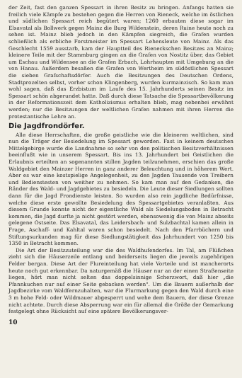der Zeit, fast den ganzen Spessart in ihren Besitz zu bringen. Anfangs hatten sie freilich viele Kämpfe zu bestehen gegen die Herren von Rieneck, welche im östlichen und südlichen Spessart reich begütert waren; 1260 erbauten diese sogar im Elsavatal als Bollwerk gegen Mainz die Burg Wildenstein, deren Ruine heute noch zu sehen ist. Mainz blieb jedoch in den Kämpfen siegreich, die Grafen wurden schließlich als erbliche Forstmeister im Spessart Lehensleute von Mainz. Als das Geschlecht 1559 ausstarb, kam der Hauptteil des Rieneckschen Besitzes an Mainz; kleinere Teile mit der Stammburg gingen an die Grafen von Nostitz über, das Gebiet um Eschau und Wildensee an die Grafen Erbach, Lohrhaupten mit Umgebung an die von Hanau. Außerdem besaßen die Grafen von Wertheim im südöstlichen Spessart die sieben Grafschaftsdörfer. Auch die Besitzungen des Deutschen Ordens, Stadtprozelten selbst, vorher schon Klingenberg, wurden kurmainzisch. So kam man wohl sagen, daß das Erzbistum im Laufe des 15. Jahrhunderts seinen Besitz im Spessart schön abgerundet hatte. Daß durch diese Tatsache die Spessartbevölkerung in der Reformationszeit dem Katholizismus erhalten blieb, mag nebenbei erwähnt werden; nur die Besitzungen der weltlichen Grafen nahmen mit ihren Herren die protestantische Lehre an.
Die Jagdfrondörfer.
Alle diese Herrschaften, die große geistliche wie die kleineren weltlichen, sind nun die Träger der Besiedelung im Spessart geworden. Fast in keinem deutschen Mittelgebirge wurde die Landnahme so sehr von den politischen Besitzverhältnissen beeinflußt wie in unserem Spessart. Bis ins 13. Jahrhundert bei Geistlichen die Erlaubnis erteilten an sogenannten stillen Jagden teilzunehmen, erschien das große Waldgebiet den Mainzer Herren in ganz anderer Beleuchtung und in höherem Wert. Aber es war eine kostspielige Angelegenheit, zu den Jagden Tausende von Treibern und Bedienstesten von weither zu nehmen. So kam man auf den Gedanken, die Ränder des Wald- und Jagdgebietes zu besiedeln. Die Leute dieser Siedlungen sollten dann für die Jagd Frondienste leisten. So wurden also rein jagdliche Bedürfnisse, welche diese erste gewollte Besiedelung des Spessartgebietes veranlaßten. Aus diesem Grunde konnte nicht der eigentliche Wald als Siedelungsboden in Betracht kommen, die Jagd durfte ja nicht gestört werden, ebensowenig die von Mainz abseits gelegene Ostseite. Das Elsavatal, das Leidersbach- und Sulzbachtal kamen allein in Frage, Aschaff- und Kahltal waren schon besiedelt. Nach den Pfarrbüchern und Stiftungsurkunden mag für diese Siedlungstätigkeit das Jahrhundert von 1250 bis 1350 in Betracht kommen.
Die Art der Besitzzuteilung war die des Waldhufendorfes. Im Tal, am Flüßchen zieht sich die Häuserzeile entlang und beiderseits liegen die jeweils zugehörigen Felder bergan. Diese Art der Flureinteilung hat viele Vorteile und ist mancherorts heute noch gut erkennbar. Da naturgemäß die Häuser nur an der einen Straßenseite liegen, hört man nicht selten das doppelsinnige Scherzwort, daß hier „die Pfannkuchen nur auf einer Seite gebacken werden". Um die Bauern außerhalb der Jagdbezirke vom Waldfernzuhalten, war die Flurmarkung gegen den Wald durch eine 3 m hohe Feld- oder Wildmauer abgesperrt und wehe dem Bauern, der diese Grenze nicht achtete. Durch diese Absperrung war ein für allemal die Größe der Gemarkung festgelegt ohne Rücksicht auf eine spätere Bevölkerungsver-
10